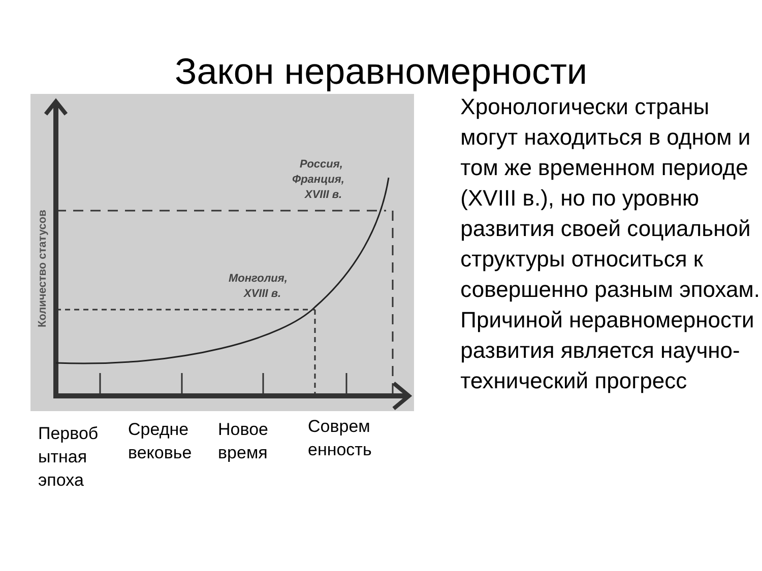Закон неравномерности
Россия,
Франция,
XVIII в.
Монголия,
XVIII в.
Количество статусов
Первоб
ытная
эпоха
Средне
вековье
Новое
время
Соврем
енность
Хронологически страны могут находиться в одном и том же временном периоде (XVIII в.), но по уровню развития своей социальной структуры относиться к совершенно разным эпохам. Причиной неравномерности развития является научно-технический прогресс